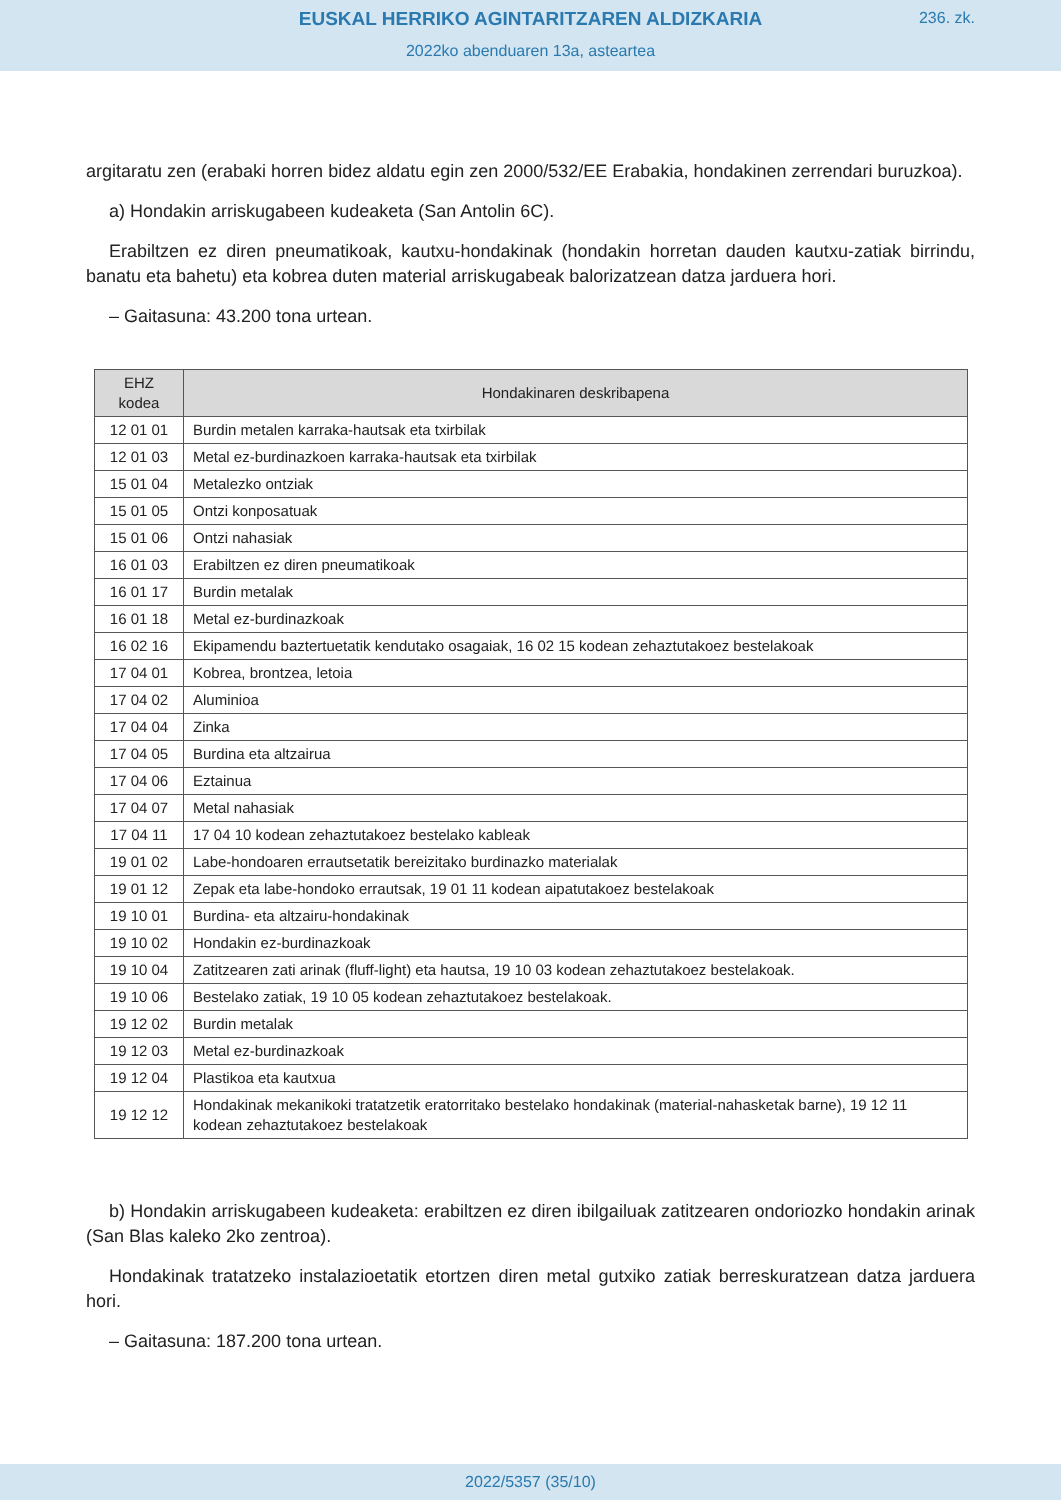EUSKAL HERRIKO AGINTARITZAREN ALDIZKARIA
236. zk.
2022ko abenduaren 13a, asteartea
argitaratu zen (erabaki horren bidez aldatu egin zen 2000/532/EE Erabakia, hondakinen zerren­dari buruzkoa).
a) Hondakin arriskugabeen kudeaketa (San Antolin 6C).
Erabiltzen ez diren pneumatikoak, kautxu-hondakinak (hondakin horretan dauden kautxu-zatiak birrindu, banatu eta bahetu) eta kobrea duten material arriskugabeak balorizatzean datza jarduera hori.
– Gaitasuna: 43.200 tona urtean.
| EHZ kodea | Hondakinaren deskribapena |
| --- | --- |
| 12 01 01 | Burdin metalen karraka-hautsak eta txirbilak |
| 12 01 03 | Metal ez-burdinazkoen karraka-hautsak eta txirbilak |
| 15 01 04 | Metalezko ontziak |
| 15 01 05 | Ontzi konposatuak |
| 15 01 06 | Ontzi nahasiak |
| 16 01 03 | Erabiltzen ez diren pneumatikoak |
| 16 01 17 | Burdin metalak |
| 16 01 18 | Metal ez-burdinazkoak |
| 16 02 16 | Ekipamendu baztertuetatik kendutako osagaiak, 16 02 15 kodean zehaztutakoez bestelakoak |
| 17 04 01 | Kobrea, brontzea, letoia |
| 17 04 02 | Aluminioa |
| 17 04 04 | Zinka |
| 17 04 05 | Burdina eta altzairua |
| 17 04 06 | Eztainua |
| 17 04 07 | Metal nahasiak |
| 17 04 11 | 17 04 10 kodean zehaztutakoez bestelako kableak |
| 19 01 02 | Labe-hondoaren errautsetatik bereizitako burdinazko materialak |
| 19 01 12 | Zepak eta labe-hondoko errautsak, 19 01 11 kodean aipatutakoez bestelakoak |
| 19 10 01 | Burdina- eta altzairu-hondakinak |
| 19 10 02 | Hondakin ez-burdinazkoak |
| 19 10 04 | Zatitzearen zati arinak (fluff-light) eta hautsa, 19 10 03 kodean zehaztutakoez bestelakoak. |
| 19 10 06 | Bestelako zatiak, 19 10 05 kodean zehaztutakoez bestelakoak. |
| 19 12 02 | Burdin metalak |
| 19 12 03 | Metal ez-burdinazkoak |
| 19 12 04 | Plastikoa eta kautxua |
| 19 12 12 | Hondakinak mekanikoki tratatzetik eratorritako bestelako hondakinak (material-nahasketak barne), 19 12 11 kodean zehaztutakoez bestelakoak |
b) Hondakin arriskugabeen kudeaketa: erabiltzen ez diren ibilgailuak zatitzearen ondoriozko hondakin arinak (San Blas kaleko 2ko zentroa).
Hondakinak tratatzeko instalazioetatik etortzen diren metal gutxiko zatiak berreskuratzean datza jarduera hori.
– Gaitasuna: 187.200 tona urtean.
2022/5357 (35/10)